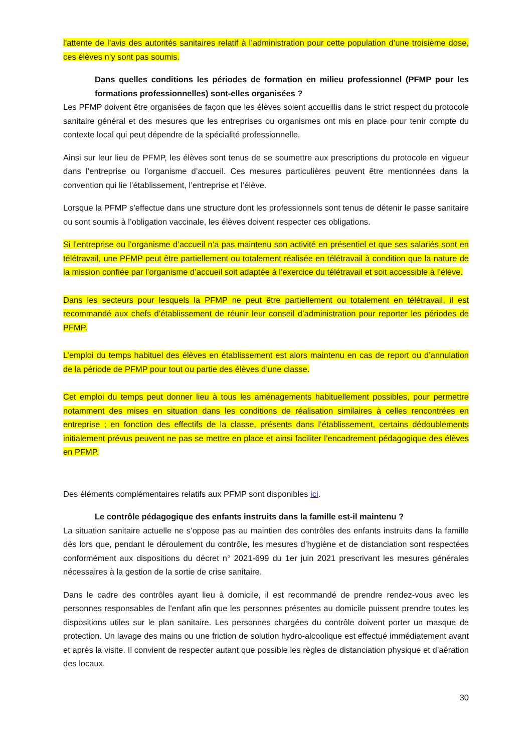l’attente de l’avis des autorités sanitaires relatif à l’administration pour cette population d’une troisième dose, ces élèves n’y sont pas soumis.
Dans quelles conditions les périodes de formation en milieu professionnel (PFMP pour les formations professionnelles) sont-elles organisées ?
Les PFMP doivent être organisées de façon que les élèves soient accueillis dans le strict respect du protocole sanitaire général et des mesures que les entreprises ou organismes ont mis en place pour tenir compte du contexte local qui peut dépendre de la spécialité professionnelle.
Ainsi sur leur lieu de PFMP, les élèves sont tenus de se soumettre aux prescriptions du protocole en vigueur dans l’entreprise ou l’organisme d’accueil. Ces mesures particulières peuvent être mentionnées dans la convention qui lie l’établissement, l’entreprise et l’élève.
Lorsque la PFMP s’effectue dans une structure dont les professionnels sont tenus de détenir le passe sanitaire ou sont soumis à l’obligation vaccinale, les élèves doivent respecter ces obligations.
Si l’entreprise ou l’organisme d’accueil n’a pas maintenu son activité en présentiel et que ses salariés sont en télétravail, une PFMP peut être partiellement ou totalement réalisée en télétravail à condition que la nature de la mission confiée par l’organisme d’accueil soit adaptée à l’exercice du télétravail et soit accessible à l’élève.
Dans les secteurs pour lesquels la PFMP ne peut être partiellement ou totalement en télétravail, il est recommandé aux chefs d’établissement de réunir leur conseil d’administration pour reporter les périodes de PFMP.
L’emploi du temps habituel des élèves en établissement est alors maintenu en cas de report ou d’annulation de la période de PFMP pour tout ou partie des élèves d’une classe.
Cet emploi du temps peut donner lieu à tous les aménagements habituellement possibles, pour permettre notamment des mises en situation dans les conditions de réalisation similaires à celles rencontrées en entreprise ; en fonction des effectifs de la classe, présents dans l’établissement, certains dédoublements initialement prévus peuvent ne pas se mettre en place et ainsi faciliter l’encadrement pédagogique des élèves en PFMP.
Des éléments complémentaires relatifs aux PFMP sont disponibles ici.
Le contrôle pédagogique des enfants instruits dans la famille est-il maintenu ?
La situation sanitaire actuelle ne s’oppose pas au maintien des contrôles des enfants instruits dans la famille dès lors que, pendant le déroulement du contrôle, les mesures d’hygiène et de distanciation sont respectées conformément aux dispositions du décret n° 2021-699 du 1er juin 2021 prescrivant les mesures générales nécessaires à la gestion de la sortie de crise sanitaire.
Dans le cadre des contrôles ayant lieu à domicile, il est recommandé de prendre rendez-vous avec les personnes responsables de l’enfant afin que les personnes présentes au domicile puissent prendre toutes les dispositions utiles sur le plan sanitaire. Les personnes chargées du contrôle doivent porter un masque de protection. Un lavage des mains ou une friction de solution hydro-alcoolique est effectué immédiatement avant et après la visite. Il convient de respecter autant que possible les règles de distanciation physique et d’aération des locaux.
30